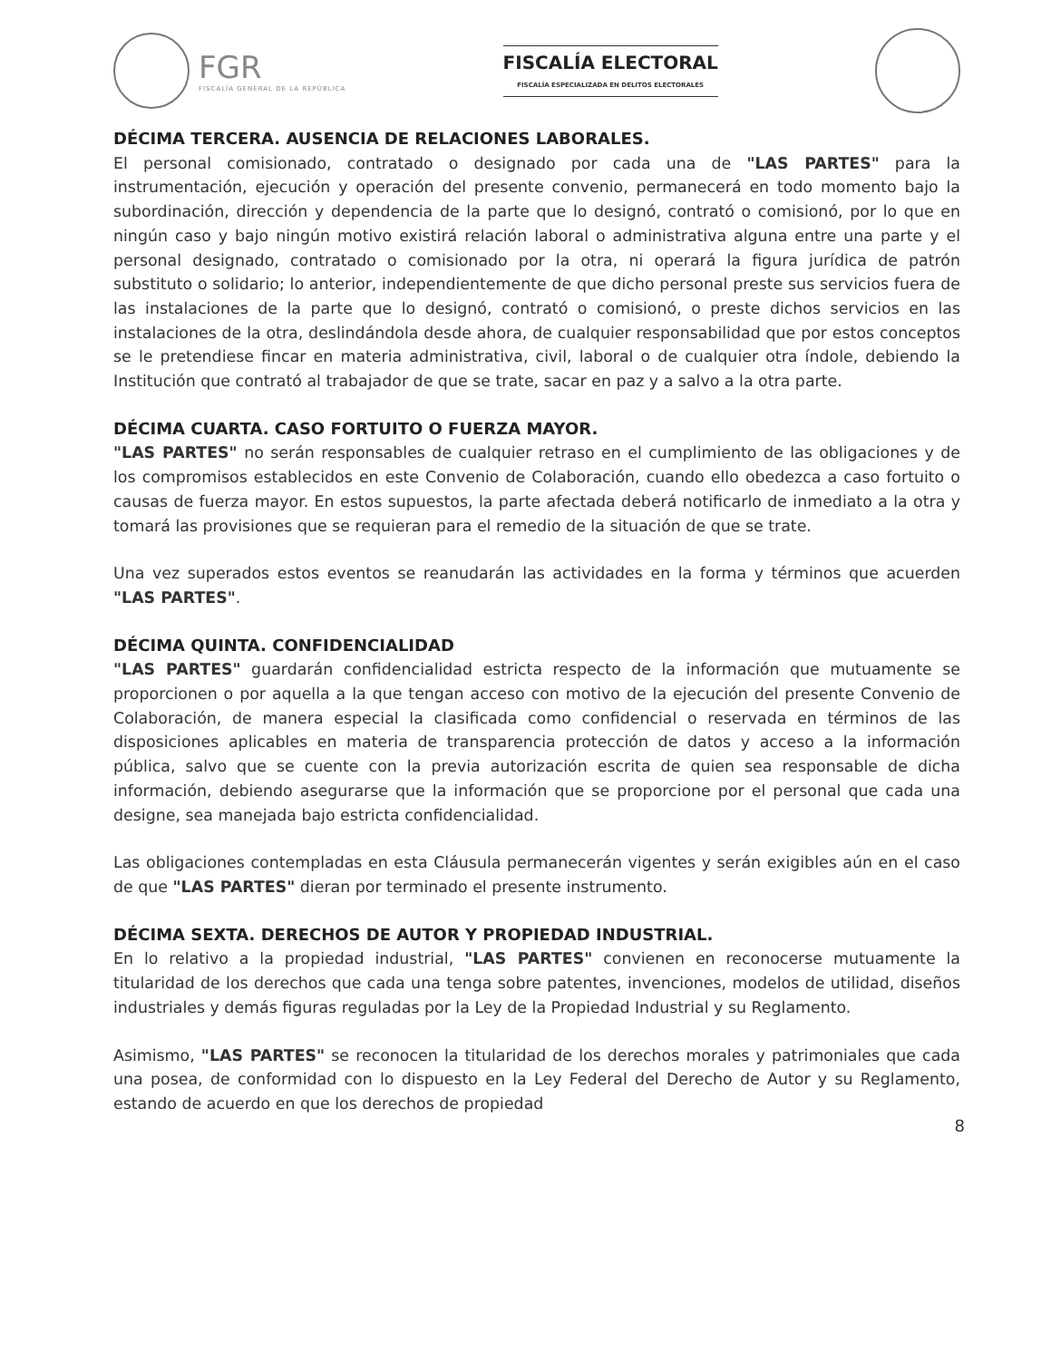FGR
FISCALÍA GENERAL DE LA REPÚBLICA
FISCALÍA ELECTORAL
FISCALÍA ESPECIALIZADA EN DELITOS ELECTORALES
DÉCIMA TERCERA. AUSENCIA DE RELACIONES LABORALES.
El personal comisionado, contratado o designado por cada una de "LAS PARTES" para la instrumentación, ejecución y operación del presente convenio, permanecerá en todo momento bajo la subordinación, dirección y dependencia de la parte que lo designó, contrató o comisionó, por lo que en ningún caso y bajo ningún motivo existirá relación laboral o administrativa alguna entre una parte y el personal designado, contratado o comisionado por la otra, ni operará la figura jurídica de patrón substituto o solidario; lo anterior, independientemente de que dicho personal preste sus servicios fuera de las instalaciones de la parte que lo designó, contrató o comisionó, o preste dichos servicios en las instalaciones de la otra, deslindándola desde ahora, de cualquier responsabilidad que por estos conceptos se le pretendiese fincar en materia administrativa, civil, laboral o de cualquier otra índole, debiendo la Institución que contrató al trabajador de que se trate, sacar en paz y a salvo a la otra parte.
DÉCIMA CUARTA. CASO FORTUITO O FUERZA MAYOR.
"LAS PARTES" no serán responsables de cualquier retraso en el cumplimiento de las obligaciones y de los compromisos establecidos en este Convenio de Colaboración, cuando ello obedezca a caso fortuito o causas de fuerza mayor. En estos supuestos, la parte afectada deberá notificarlo de inmediato a la otra y tomará las provisiones que se requieran para el remedio de la situación de que se trate.
Una vez superados estos eventos se reanudarán las actividades en la forma y términos que acuerden "LAS PARTES".
DÉCIMA QUINTA. CONFIDENCIALIDAD
"LAS PARTES" guardarán confidencialidad estricta respecto de la información que mutuamente se proporcionen o por aquella a la que tengan acceso con motivo de la ejecución del presente Convenio de Colaboración, de manera especial la clasificada como confidencial o reservada en términos de las disposiciones aplicables en materia de transparencia protección de datos y acceso a la información pública, salvo que se cuente con la previa autorización escrita de quien sea responsable de dicha información, debiendo asegurarse que la información que se proporcione por el personal que cada una designe, sea manejada bajo estricta confidencialidad.
Las obligaciones contempladas en esta Cláusula permanecerán vigentes y serán exigibles aún en el caso de que "LAS PARTES" dieran por terminado el presente instrumento.
DÉCIMA SEXTA. DERECHOS DE AUTOR Y PROPIEDAD INDUSTRIAL.
En lo relativo a la propiedad industrial, "LAS PARTES" convienen en reconocerse mutuamente la titularidad de los derechos que cada una tenga sobre patentes, invenciones, modelos de utilidad, diseños industriales y demás figuras reguladas por la Ley de la Propiedad Industrial y su Reglamento.
Asimismo, "LAS PARTES" se reconocen la titularidad de los derechos morales y patrimoniales que cada una posea, de conformidad con lo dispuesto en la Ley Federal del Derecho de Autor y su Reglamento, estando de acuerdo en que los derechos de propiedad
8